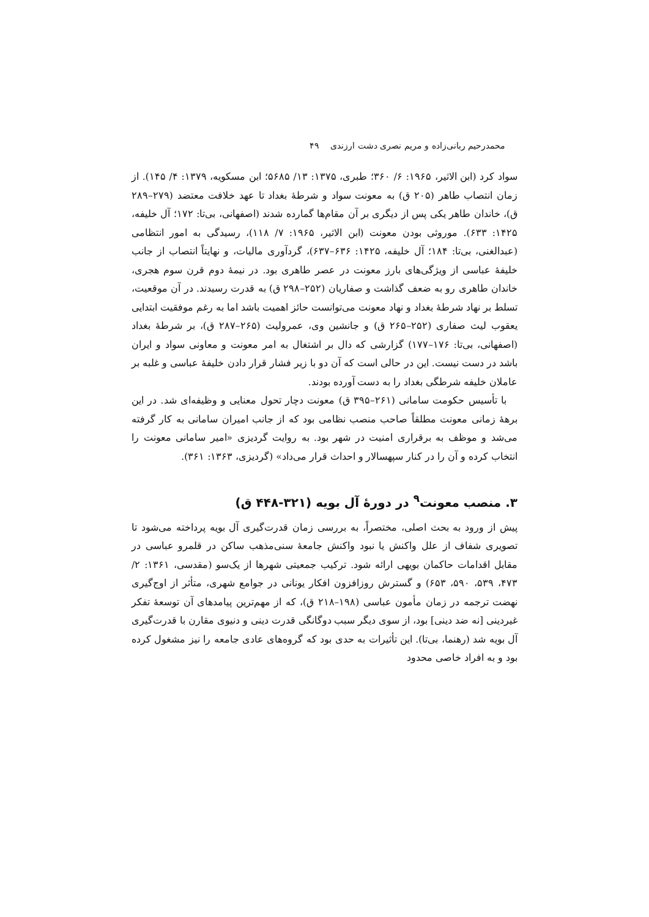محمدرحیم ربانی‌زاده و مریم نصری دشت ارزندی ۴۹
سواد کرد (ابن الاثیر، ۱۹۶۵: ۶/ ۳۶۰؛ طبری، ۱۳۷۵: ۱۳/ ۵۶۸۵؛ ابن مسکویه، ۱۳۷۹: ۴/ ۱۴۵). از زمان انتصاب طاهر (۲۰۵ ق) به معونت سواد و شرطهٔ بغداد تا عهد خلافت معتضد (۲۷۹–۲۸۹ ق)، خاندان طاهر یکی پس از دیگری بر آن مقام‌ها گمارده شدند (اصفهانی، بی‌تا: ۱۷۲؛ آل خلیفه، ۱۴۲۵: ۶۳۳). موروثی بودن معونت (ابن الاثیر، ۱۹۶۵: ۷/ ۱۱۸)، رسیدگی به امور انتظامی (عبدالغنی، بی‌تا: ۱۸۴؛ آل خلیفه، ۱۴۲۵: ۶۳۶–۶۳۷)، گردآوری مالیات، و نهایتاً انتصاب از جانب خلیفهٔ عباسی از ویژگی‌های بارز معونت در عصر طاهری بود. در نیمهٔ دوم قرن سوم هجری، خاندان طاهری رو به ضعف گذاشت و صفاریان (۲۵۲–۲۹۸ ق) به قدرت رسیدند. در آن موقعیت، تسلط بر نهاد شرطهٔ بغداد و نهاد معونت می‌توانست حائز اهمیت باشد اما به رغم موفقیت ابتدایی یعقوب لیث صفاری (۲۵۲–۲۶۵ ق) و جانشین وی، عمرولیث (۲۶۵–۲۸۷ ق)، بر شرطهٔ بغداد (اصفهانی، بی‌تا: ۱۷۶–۱۷۷) گزارشی که دال بر اشتغال به امر معونت و معاونی سواد و ایران باشد در دست نیست. این در حالی است که آن دو با زیر فشار قرار دادن خلیفهٔ عباسی و غلبه بر عاملان خلیفه شرطگی بغداد را به دست آورده بودند.
با تأسیس حکومت سامانی (۲۶۱–۳۹۵ ق) معونت دچار تحول معنایی و وظیفه‌ای شد. در این برههٔ زمانی معونت مطلقاً صاحب منصب نظامی بود که از جانب امیران سامانی به کار گرفته می‌شد و موظف به برقراری امنیت در شهر بود. به روایت گردیزی «امیر سامانی معونت را انتخاب کرده و آن را در کنار سپهسالار و احداث قرار می‌داد» (گردیزی، ۱۳۶۳: ۳۶۱).
۳. منصب معونت<sup>۹</sup> در دورهٔ آل بویه (۳۲۱-۴۴۸ ق)
پیش از ورود به بحث اصلی، مختصراً، به بررسی زمان قدرت‌گیری آل بویه پرداخته می‌شود تا تصویری شفاف از علل واکنش یا نبود واکنش جامعهٔ سنی‌مذهب ساکن در قلمرو عباسی در مقابل اقدامات حاکمان بویهی ارائه شود. ترکیب جمعیتی شهرها از یک‌سو (مقدسی، ۱۳۶۱: ۲/ ۴۷۳، ۵۳۹، ۵۹۰، ۶۵۳) و گسترش روزافزون افکار یونانی در جوامع شهری، متأثر از اوج‌گیری نهضت ترجمه در زمان مأمون عباسی (۱۹۸–۲۱۸ ق)، که از مهم‌ترین پیامدهای آن توسعهٔ تفکر غیردینی [نه ضد دینی] بود، از سوی دیگر سبب دوگانگی قدرت دینی و دنیوی مقارن با قدرت‌گیری آل بویه شد (رهنما، بی‌تا). این تأثیرات به حدی بود که گروه‌های عادی جامعه را نیز مشغول کرده بود و به افراد خاصی محدود